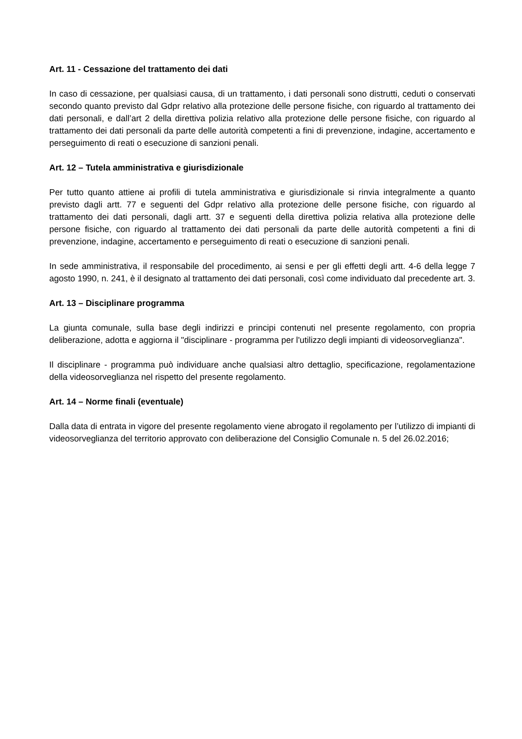Art. 11 - Cessazione del trattamento dei dati
In caso di cessazione, per qualsiasi causa, di un trattamento, i dati personali sono distrutti, ceduti o conservati secondo quanto previsto dal Gdpr relativo alla protezione delle persone fisiche, con riguardo al trattamento dei dati personali, e dall’art 2 della direttiva polizia relativo alla protezione delle persone fisiche, con riguardo al trattamento dei dati personali da parte delle autorità competenti a fini di prevenzione, indagine, accertamento e perseguimento di reati o esecuzione di sanzioni penali.
Art. 12 – Tutela amministrativa e giurisdizionale
Per tutto quanto attiene ai profili di tutela amministrativa e giurisdizionale si rinvia integralmente a quanto previsto dagli artt. 77 e seguenti del Gdpr relativo alla protezione delle persone fisiche, con riguardo al trattamento dei dati personali, dagli artt. 37 e seguenti della direttiva polizia relativa alla protezione delle persone fisiche, con riguardo al trattamento dei dati personali da parte delle autorità competenti a fini di prevenzione, indagine, accertamento e perseguimento di reati o esecuzione di sanzioni penali.
In sede amministrativa, il responsabile del procedimento, ai sensi e per gli effetti degli artt. 4-6 della legge 7 agosto 1990, n. 241, è il designato al trattamento dei dati personali, così come individuato dal precedente art. 3.
Art. 13 – Disciplinare programma
La giunta comunale, sulla base degli indirizzi e principi contenuti nel presente regolamento, con propria deliberazione, adotta e aggiorna il "disciplinare - programma per l'utilizzo degli impianti di videosorveglianza".
Il disciplinare - programma può individuare anche qualsiasi altro dettaglio, specificazione, regolamentazione della videosorveglianza nel rispetto del presente regolamento.
Art. 14 – Norme finali (eventuale)
Dalla data di entrata in vigore del presente regolamento viene abrogato il regolamento per l’utilizzo di impianti di videosorveglianza del territorio approvato con deliberazione del Consiglio Comunale n. 5 del 26.02.2016;